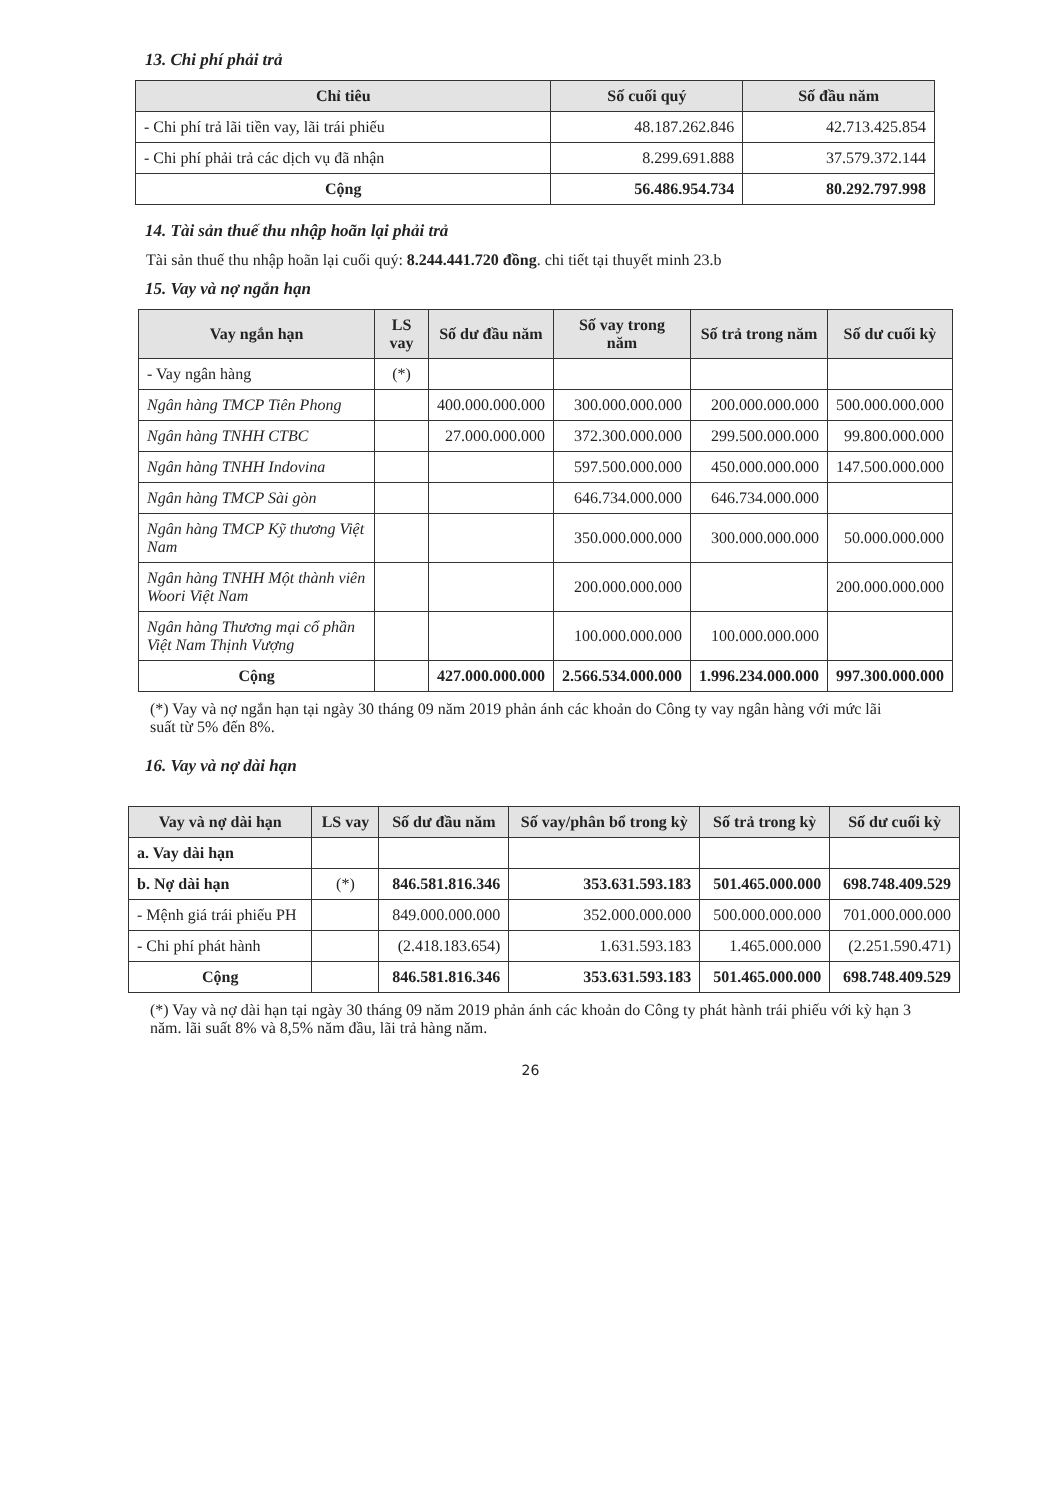13. Chi phí phải trả
| Chỉ tiêu | Số cuối quý | Số đầu năm |
| --- | --- | --- |
| - Chi phí trả lãi tiền vay, lãi trái phiếu | 48.187.262.846 | 42.713.425.854 |
| - Chi phí phải trả các dịch vụ đã nhận | 8.299.691.888 | 37.579.372.144 |
| Cộng | 56.486.954.734 | 80.292.797.998 |
14. Tài sản thuế thu nhập hoãn lại phải trả
Tài sản thuế thu nhập hoãn lại cuối quý: 8.244.441.720 đồng. chi tiết tại thuyết minh 23.b
15. Vay và nợ ngắn hạn
| Vay ngắn hạn | LS vay | Số dư đầu năm | Số vay trong năm | Số trả trong năm | Số dư cuối kỳ |
| --- | --- | --- | --- | --- | --- |
| - Vay ngân hàng | (*) | | | | |
| Ngân hàng TMCP Tiên Phong | | 400.000.000.000 | 300.000.000.000 | 200.000.000.000 | 500.000.000.000 |
| Ngân hàng TNHH CTBC | | 27.000.000.000 | 372.300.000.000 | 299.500.000.000 | 99.800.000.000 |
| Ngân hàng TNHH Indovina | | | 597.500.000.000 | 450.000.000.000 | 147.500.000.000 |
| Ngân hàng TMCP Sài gòn | | | 646.734.000.000 | 646.734.000.000 | |
| Ngân hàng TMCP Kỹ thương Việt Nam | | | 350.000.000.000 | 300.000.000.000 | 50.000.000.000 |
| Ngân hàng TNHH Một thành viên Woori Việt Nam | | | 200.000.000.000 | | 200.000.000.000 |
| Ngân hàng Thương mại cổ phần Việt Nam Thịnh Vượng | | | 100.000.000.000 | 100.000.000.000 | |
| Cộng | | 427.000.000.000 | 2.566.534.000.000 | 1.996.234.000.000 | 997.300.000.000 |
(*) Vay và nợ ngắn hạn tại ngày 30 tháng 09 năm 2019 phản ánh các khoản do Công ty vay ngân hàng với mức lãi suất từ 5% đến 8%.
16. Vay và nợ dài hạn
| Vay và nợ dài hạn | LS vay | Số dư đầu năm | Số vay/phân bổ trong kỳ | Số trả trong kỳ | Số dư cuối kỳ |
| --- | --- | --- | --- | --- | --- |
| a. Vay dài hạn | | | | | |
| b. Nợ dài hạn | (*) | 846.581.816.346 | 353.631.593.183 | 501.465.000.000 | 698.748.409.529 |
| - Mệnh giá trái phiếu PH | | 849.000.000.000 | 352.000.000.000 | 500.000.000.000 | 701.000.000.000 |
| - Chi phí phát hành | | (2.418.183.654) | 1.631.593.183 | 1.465.000.000 | (2.251.590.471) |
| Cộng | | 846.581.816.346 | 353.631.593.183 | 501.465.000.000 | 698.748.409.529 |
(*) Vay và nợ dài hạn tại ngày 30 tháng 09 năm 2019 phản ánh các khoản do Công ty phát hành trái phiếu với kỳ hạn 3 năm. lãi suất 8% và 8,5% năm đầu, lãi trả hàng năm.
26